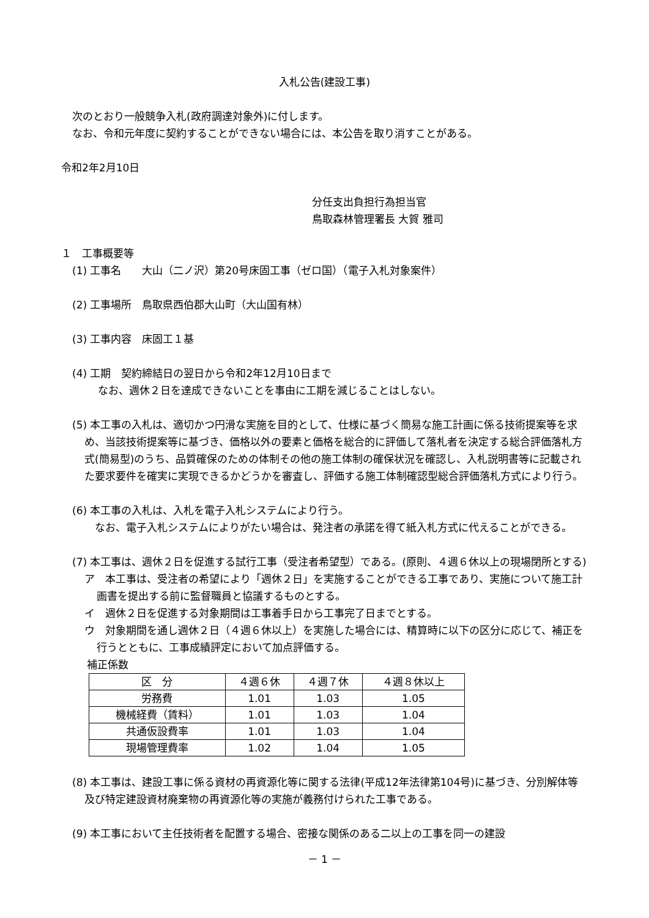入札公告(建設工事)
次のとおり一般競争入札(政府調達対象外)に付します。
なお、令和元年度に契約することができない場合には、本公告を取り消すことがある。
令和2年2月10日
分任支出負担行為担当官
鳥取森林管理署長 大賀 雅司
１　工事概要等
(1) 工事名　　大山（二ノ沢）第20号床固工事（ゼロ国）（電子入札対象案件）
(2) 工事場所　鳥取県西伯郡大山町（大山国有林）
(3) 工事内容　床固工１基
(4) 工期　契約締結日の翌日から令和2年12月10日まで
なお、週休２日を達成できないことを事由に工期を減じることはしない。
(5) 本工事の入札は、適切かつ円滑な実施を目的として、仕様に基づく簡易な施工計画に係る技術提案等を求め、当該技術提案等に基づき、価格以外の要素と価格を総合的に評価して落札者を決定する総合評価落札方式(簡易型)のうち、品質確保のための体制その他の施工体制の確保状況を確認し、入札説明書等に記載された要求要件を確実に実現できるかどうかを審査し、評価する施工体制確認型総合評価落札方式により行う。
(6) 本工事の入札は、入札を電子入札システムにより行う。
　なお、電子入札システムによりがたい場合は、発注者の承諾を得て紙入札方式に代えることができる。
(7) 本工事は、週休２日を促進する試行工事（受注者希望型）である。(原則、４週６休以上の現場閉所とする)
ア　本工事は、受注者の希望により「週休２日」を実施することができる工事であり、実施について施工計画書を提出する前に監督職員と協議するものとする。
イ　週休２日を促進する対象期間は工事着手日から工事完了日までとする。
ウ　対象期間を通し週休２日（４週６休以上）を実施した場合には、精算時に以下の区分に応じて、補正を行うとともに、工事成績評定において加点評価する。
補正係数
| 区 分 | ４週６休 | ４週７休 | ４週８休以上 |
| 労務費 | 1.01 | 1.03 | 1.05 |
| 機械経費（賃料） | 1.01 | 1.03 | 1.04 |
| 共通仮設費率 | 1.01 | 1.03 | 1.04 |
| 現場管理費率 | 1.02 | 1.04 | 1.05 |
(8) 本工事は、建設工事に係る資材の再資源化等に関する法律(平成12年法律第104号)に基づき、分別解体等及び特定建設資材廃棄物の再資源化等の実施が義務付けられた工事である。
(9) 本工事において主任技術者を配置する場合、密接な関係のある二以上の工事を同一の建設
－ 1 －